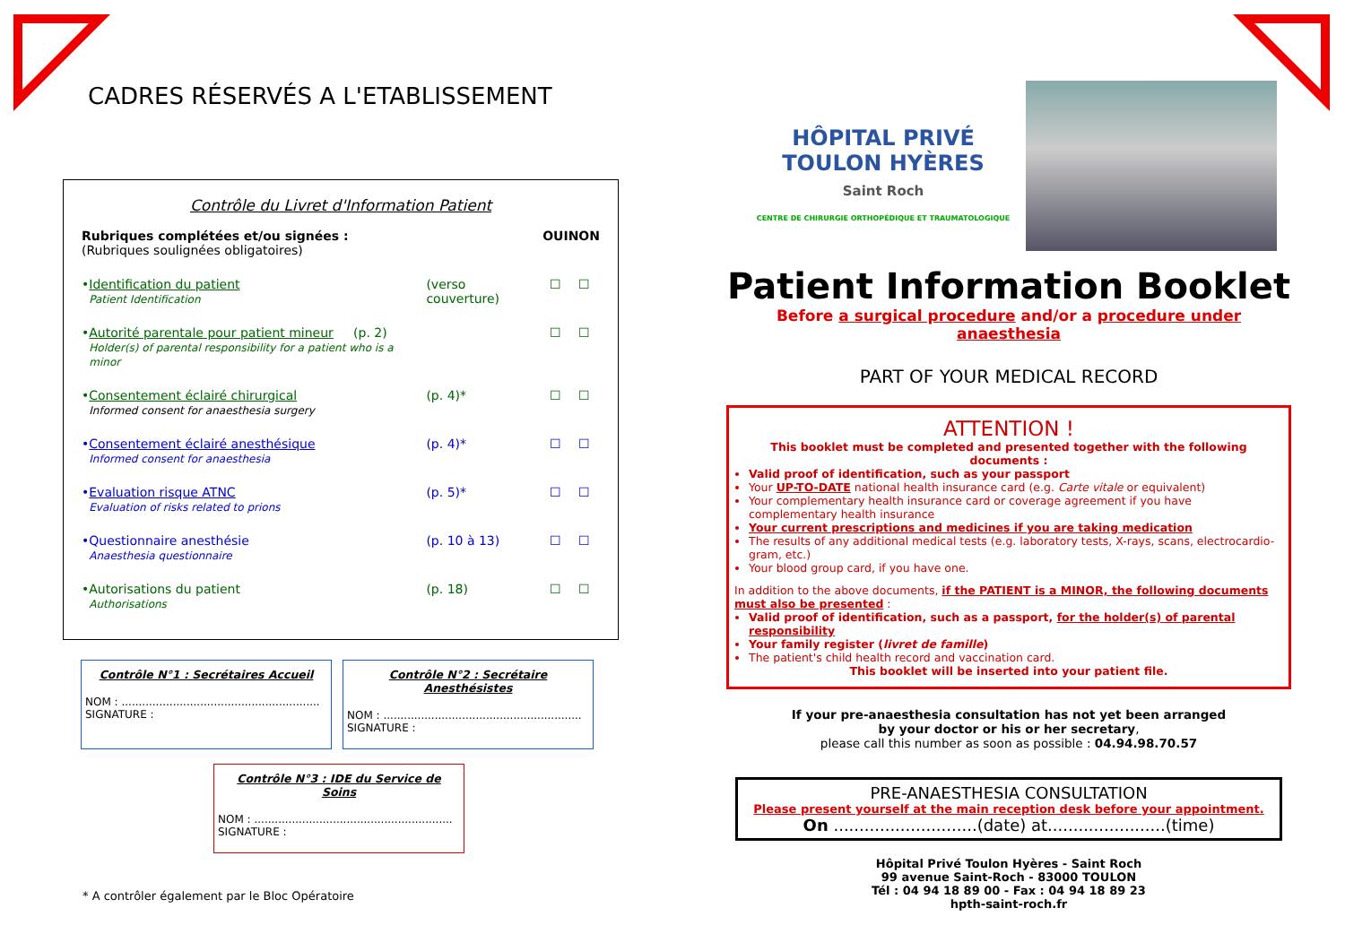CADRES RÉSERVÉS A L'ETABLISSEMENT
Contrôle du Livret d'Information Patient
| Rubriques complétées et/ou signées : (Rubriques soulignées obligatoires) | | | OUI | NON |
| • | Identification du patient Patient Identification | (verso couverture) | ☐ | ☐ |
| • | Autorité parentale pour patient mineur (p. 2) Holder(s) of parental responsibility for a patient who is a minor | | ☐ | ☐ |
| • | Consentement éclairé chirurgical Informed consent for anaesthesia surgery | (p. 4)* | ☐ | ☐ |
| • | Consentement éclairé anesthésique Informed consent for anaesthesia | (p. 4)* | ☐ | ☐ |
| • | Evaluation risque ATNC Evaluation of risks related to prions | (p. 5)* | ☐ | ☐ |
| • | Questionnaire anesthésie Anaesthesia questionnaire | (p. 10 à 13) | ☐ | ☐ |
| • | Autorisations du patient Authorisations | (p. 18) | ☐ | ☐ |
Contrôle N°1 : Secrétaires Accueil
NOM : ..........................................................
SIGNATURE :
Contrôle N°2 : Secrétaire Anesthésistes
NOM : ..........................................................
SIGNATURE :
Contrôle N°3 : IDE du Service de Soins
NOM : ..........................................................
SIGNATURE :
* A contrôler également par le Bloc Opératoire
HÔPITAL PRIVÉ
TOULON HYÈRES
Saint Roch
CENTRE DE CHIRURGIE ORTHOPÉDIQUE ET TRAUMATOLOGIQUE
Patient Information Booklet
Before a surgical procedure and/or a procedure under anaesthesia
PART OF YOUR MEDICAL RECORD
ATTENTION !
This booklet must be completed and presented together with the following documents :
Valid proof of identification, such as your passport
Your UP-TO-DATE national health insurance card (e.g. Carte vitale or equivalent)
Your complementary health insurance card or coverage agreement if you have complementary health insurance
Your current prescriptions and medicines if you are taking medication
The results of any additional medical tests (e.g. laboratory tests, X-rays, scans, electrocardio-gram, etc.)
Your blood group card, if you have one.
In addition to the above documents, if the PATIENT is a MINOR, the following documents must also be presented :
Valid proof of identification, such as a passport, for the holder(s) of parental responsibility
Your family register (livret de famille)
The patient's child health record and vaccination card.
This booklet will be inserted into your patient file.
If your pre-anaesthesia consultation has not yet been arranged
by your doctor or his or her secretary,
please call this number as soon as possible : 04.94.98.70.57
PRE-ANAESTHESIA CONSULTATION
Please present yourself at the main reception desk before your appointment.
On ............................(date) at.......................(time)
Hôpital Privé Toulon Hyères - Saint Roch
99 avenue Saint-Roch - 83000 TOULON
Tél : 04 94 18 89 00 - Fax : 04 94 18 89 23
hpth-saint-roch.fr